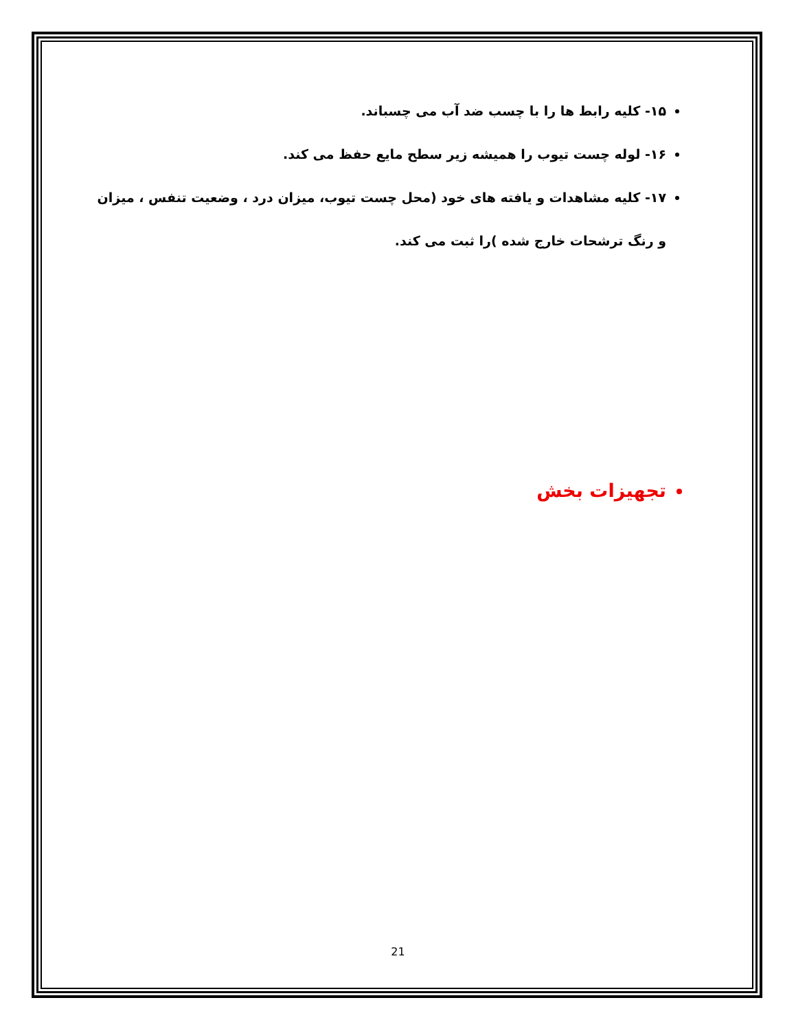۱۵- کلیه رابط ها را با چسب ضد آب می چسباند.
۱۶- لوله چست تیوب را همیشه زیر سطح مایع حفظ می کند.
۱۷- کلیه مشاهدات و یافته های خود (محل چست تیوب، میزان درد ، وضعیت تنفس ، میزان و رنگ ترشحات خارج شده )را ثبت می کند.
تجهیزات بخش
21